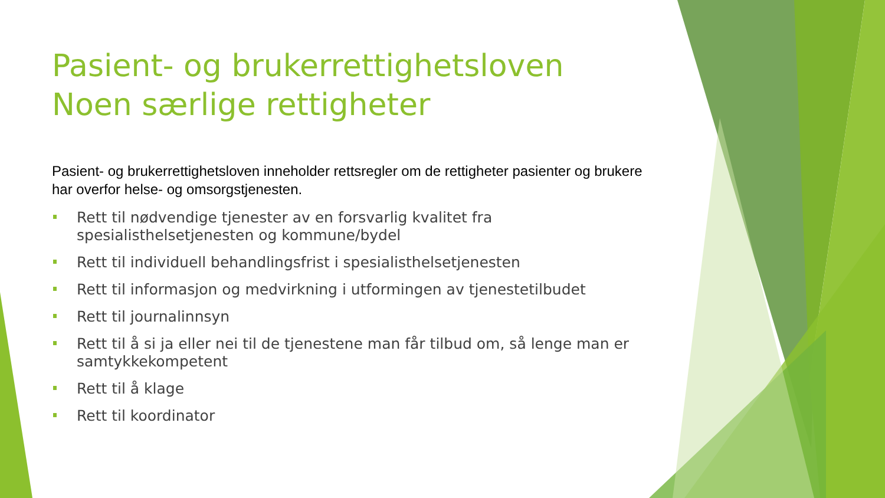Pasient- og brukerrettighetsloven
Noen særlige rettigheter
Pasient- og brukerrettighetsloven inneholder rettsregler om de rettigheter pasienter og brukere har overfor helse- og omsorgstjenesten.
Rett til nødvendige tjenester av en forsvarlig kvalitet fra spesialisthelsetjenesten og kommune/bydel
Rett til individuell behandlingsfrist i spesialisthelsetjenesten
Rett til informasjon og medvirkning i utformingen av tjenestetilbudet
Rett til journalinnsyn
Rett til å si ja eller nei til de tjenestene man får tilbud om, så lenge man er samtykkekompetent
Rett til å klage
Rett til koordinator